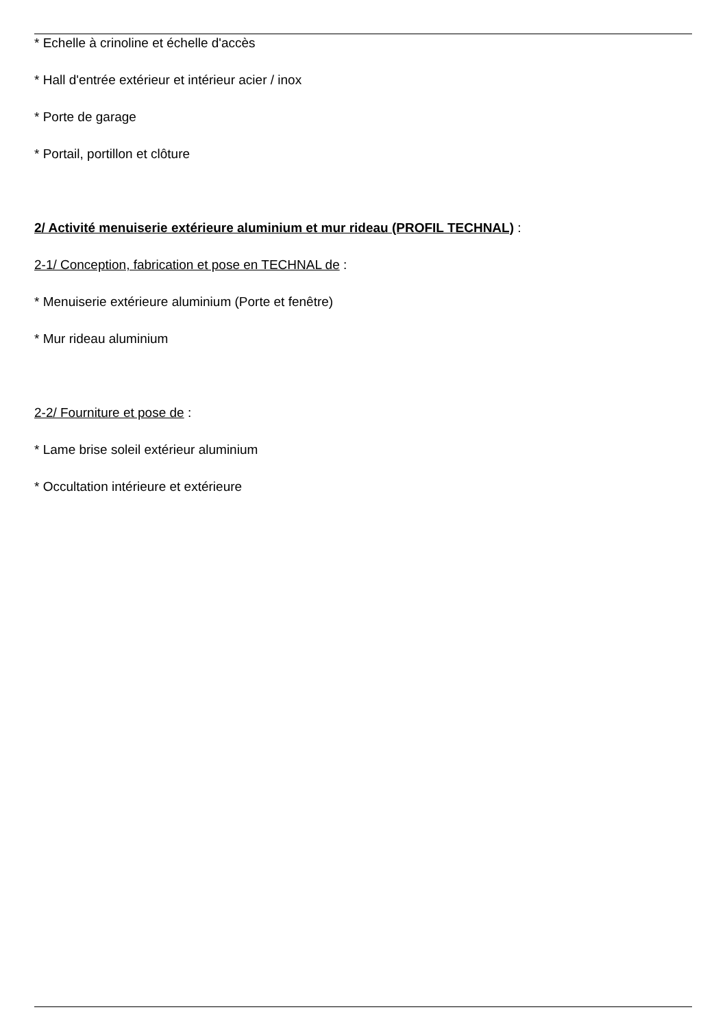* Echelle à crinoline et échelle d'accès
* Hall d'entrée extérieur et intérieur acier / inox
* Porte de garage
* Portail, portillon et clôture
2/ Activité menuiserie extérieure aluminium et mur rideau (PROFIL TECHNAL) :
2-1/ Conception, fabrication et pose en TECHNAL de :
* Menuiserie extérieure aluminium (Porte et fenêtre)
* Mur rideau aluminium
2-2/ Fourniture et pose de :
* Lame brise soleil extérieur aluminium
* Occultation intérieure et extérieure